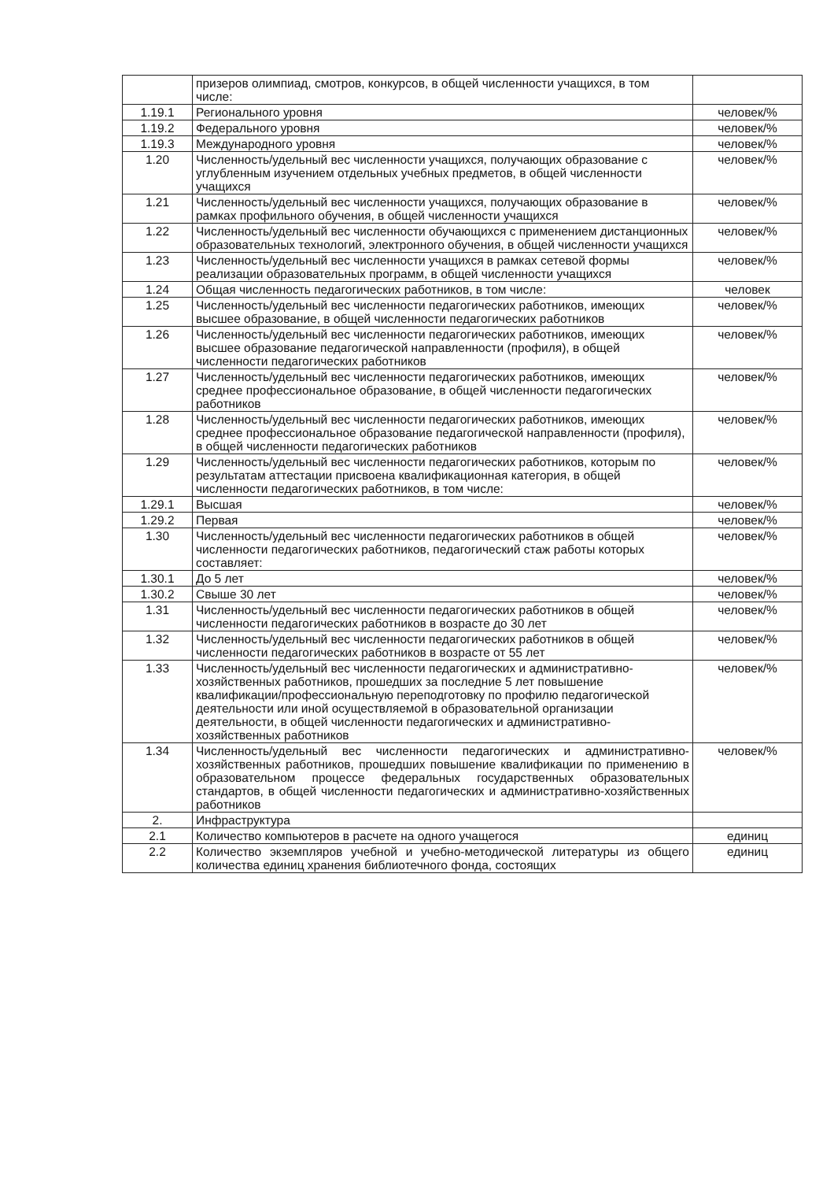| | призеров олимпиад, смотров, конкурсов, в общей численности учащихся, в том числе: | |
| 1.19.1 | Регионального уровня | человек/% |
| 1.19.2 | Федерального уровня | человек/% |
| 1.19.3 | Международного уровня | человек/% |
| 1.20 | Численность/удельный вес численности учащихся, получающих образование с углубленным изучением отдельных учебных предметов, в общей численности учащихся | человек/% |
| 1.21 | Численность/удельный вес численности учащихся, получающих образование в рамках профильного обучения, в общей численности учащихся | человек/% |
| 1.22 | Численность/удельный вес численности обучающихся с применением дистанционных образовательных технологий, электронного обучения, в общей численности учащихся | человек/% |
| 1.23 | Численность/удельный вес численности учащихся в рамках сетевой формы реализации образовательных программ, в общей численности учащихся | человек/% |
| 1.24 | Общая численность педагогических работников, в том числе: | человек |
| 1.25 | Численность/удельный вес численности педагогических работников, имеющих высшее образование, в общей численности педагогических работников | человек/% |
| 1.26 | Численность/удельный вес численности педагогических работников, имеющих высшее образование педагогической направленности (профиля), в общей численности педагогических работников | человек/% |
| 1.27 | Численность/удельный вес численности педагогических работников, имеющих среднее профессиональное образование, в общей численности педагогических работников | человек/% |
| 1.28 | Численность/удельный вес численности педагогических работников, имеющих среднее профессиональное образование педагогической направленности (профиля), в общей численности педагогических работников | человек/% |
| 1.29 | Численность/удельный вес численности педагогических работников, которым по результатам аттестации присвоена квалификационная категория, в общей численности педагогических работников, в том числе: | человек/% |
| 1.29.1 | Высшая | человек/% |
| 1.29.2 | Первая | человек/% |
| 1.30 | Численность/удельный вес численности педагогических работников в общей численности педагогических работников, педагогический стаж работы которых составляет: | человек/% |
| 1.30.1 | До 5 лет | человек/% |
| 1.30.2 | Свыше 30 лет | человек/% |
| 1.31 | Численность/удельный вес численности педагогических работников в общей численности педагогических работников в возрасте до 30 лет | человек/% |
| 1.32 | Численность/удельный вес численности педагогических работников в общей численности педагогических работников в возрасте от 55 лет | человек/% |
| 1.33 | Численность/удельный вес численности педагогических и административно-хозяйственных работников, прошедших за последние 5 лет повышение квалификации/профессиональную переподготовку по профилю педагогической деятельности или иной осуществляемой в образовательной организации деятельности, в общей численности педагогических и административно-хозяйственных работников | человек/% |
| 1.34 | Численность/удельный вес численности педагогических и административно-хозяйственных работников, прошедших повышение квалификации по применению в образовательном процессе федеральных государственных образовательных стандартов, в общей численности педагогических и административно-хозяйственных работников | человек/% |
| 2. | Инфраструктура | |
| 2.1 | Количество компьютеров в расчете на одного учащегося | единиц |
| 2.2 | Количество экземпляров учебной и учебно-методической литературы из общего количества единиц хранения библиотечного фонда, состоящих | единиц |